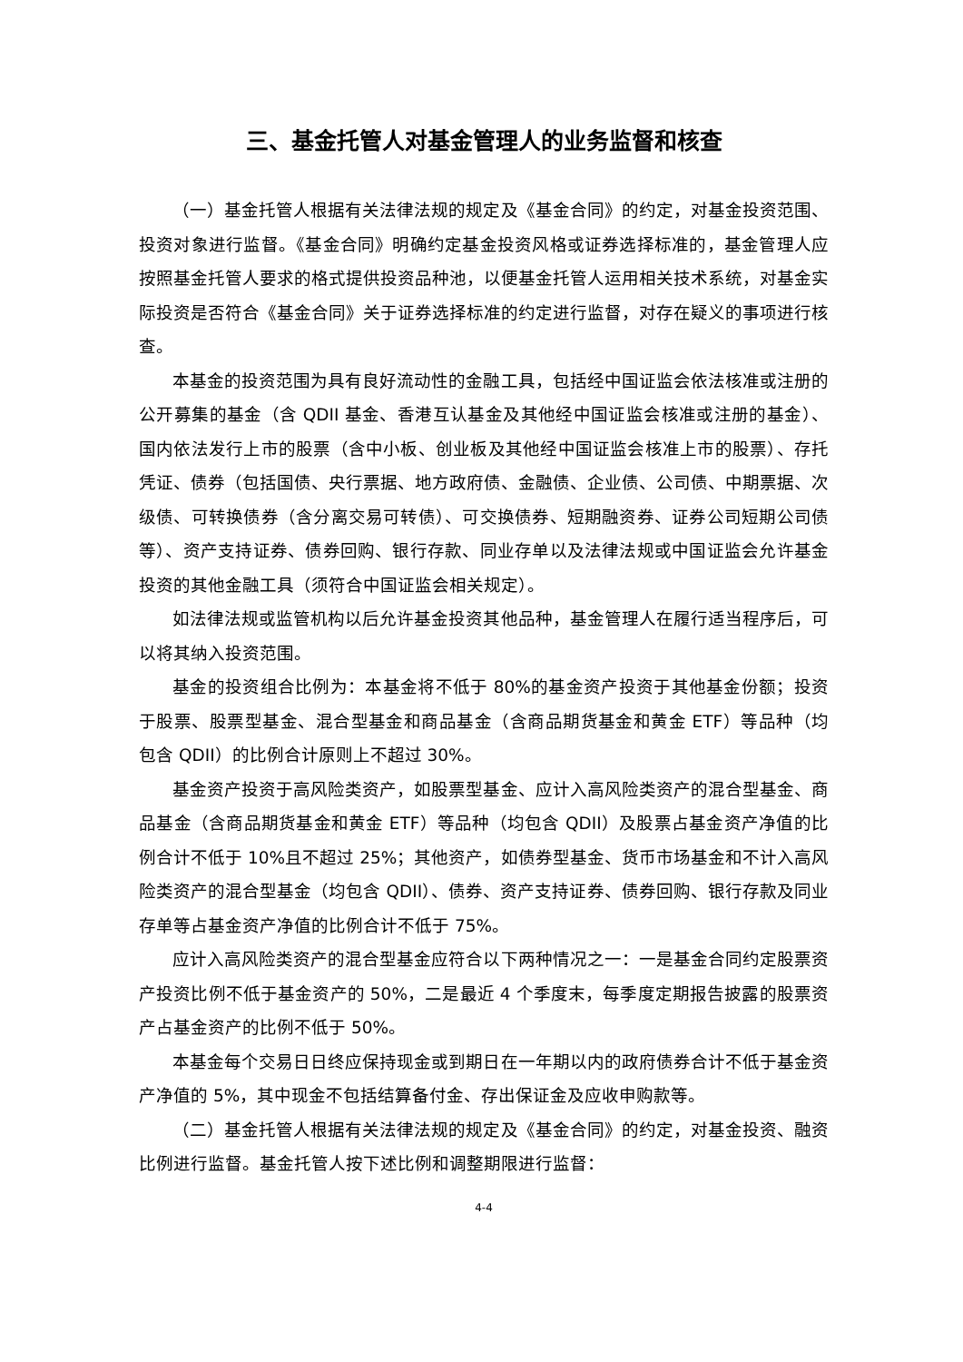三、基金托管人对基金管理人的业务监督和核查
（一）基金托管人根据有关法律法规的规定及《基金合同》的约定，对基金投资范围、投资对象进行监督。《基金合同》明确约定基金投资风格或证券选择标准的，基金管理人应按照基金托管人要求的格式提供投资品种池，以便基金托管人运用相关技术系统，对基金实际投资是否符合《基金合同》关于证券选择标准的约定进行监督，对存在疑义的事项进行核查。
本基金的投资范围为具有良好流动性的金融工具，包括经中国证监会依法核准或注册的公开募集的基金（含 QDII 基金、香港互认基金及其他经中国证监会核准或注册的基金）、国内依法发行上市的股票（含中小板、创业板及其他经中国证监会核准上市的股票）、存托凭证、债券（包括国债、央行票据、地方政府债、金融债、企业债、公司债、中期票据、次级债、可转换债券（含分离交易可转债）、可交换债券、短期融资券、证券公司短期公司债等）、资产支持证券、债券回购、银行存款、同业存单以及法律法规或中国证监会允许基金投资的其他金融工具（须符合中国证监会相关规定）。
如法律法规或监管机构以后允许基金投资其他品种，基金管理人在履行适当程序后，可以将其纳入投资范围。
基金的投资组合比例为：本基金将不低于 80%的基金资产投资于其他基金份额；投资于股票、股票型基金、混合型基金和商品基金（含商品期货基金和黄金 ETF）等品种（均包含 QDII）的比例合计原则上不超过 30%。
基金资产投资于高风险类资产，如股票型基金、应计入高风险类资产的混合型基金、商品基金（含商品期货基金和黄金 ETF）等品种（均包含 QDII）及股票占基金资产净值的比例合计不低于 10%且不超过 25%；其他资产，如债券型基金、货币市场基金和不计入高风险类资产的混合型基金（均包含 QDII）、债券、资产支持证券、债券回购、银行存款及同业存单等占基金资产净值的比例合计不低于 75%。
应计入高风险类资产的混合型基金应符合以下两种情况之一：一是基金合同约定股票资产投资比例不低于基金资产的 50%，二是最近 4 个季度末，每季度定期报告披露的股票资产占基金资产的比例不低于 50%。
本基金每个交易日日终应保持现金或到期日在一年期以内的政府债券合计不低于基金资产净值的 5%，其中现金不包括结算备付金、存出保证金及应收申购款等。
（二）基金托管人根据有关法律法规的规定及《基金合同》的约定，对基金投资、融资比例进行监督。基金托管人按下述比例和调整期限进行监督：
4-4